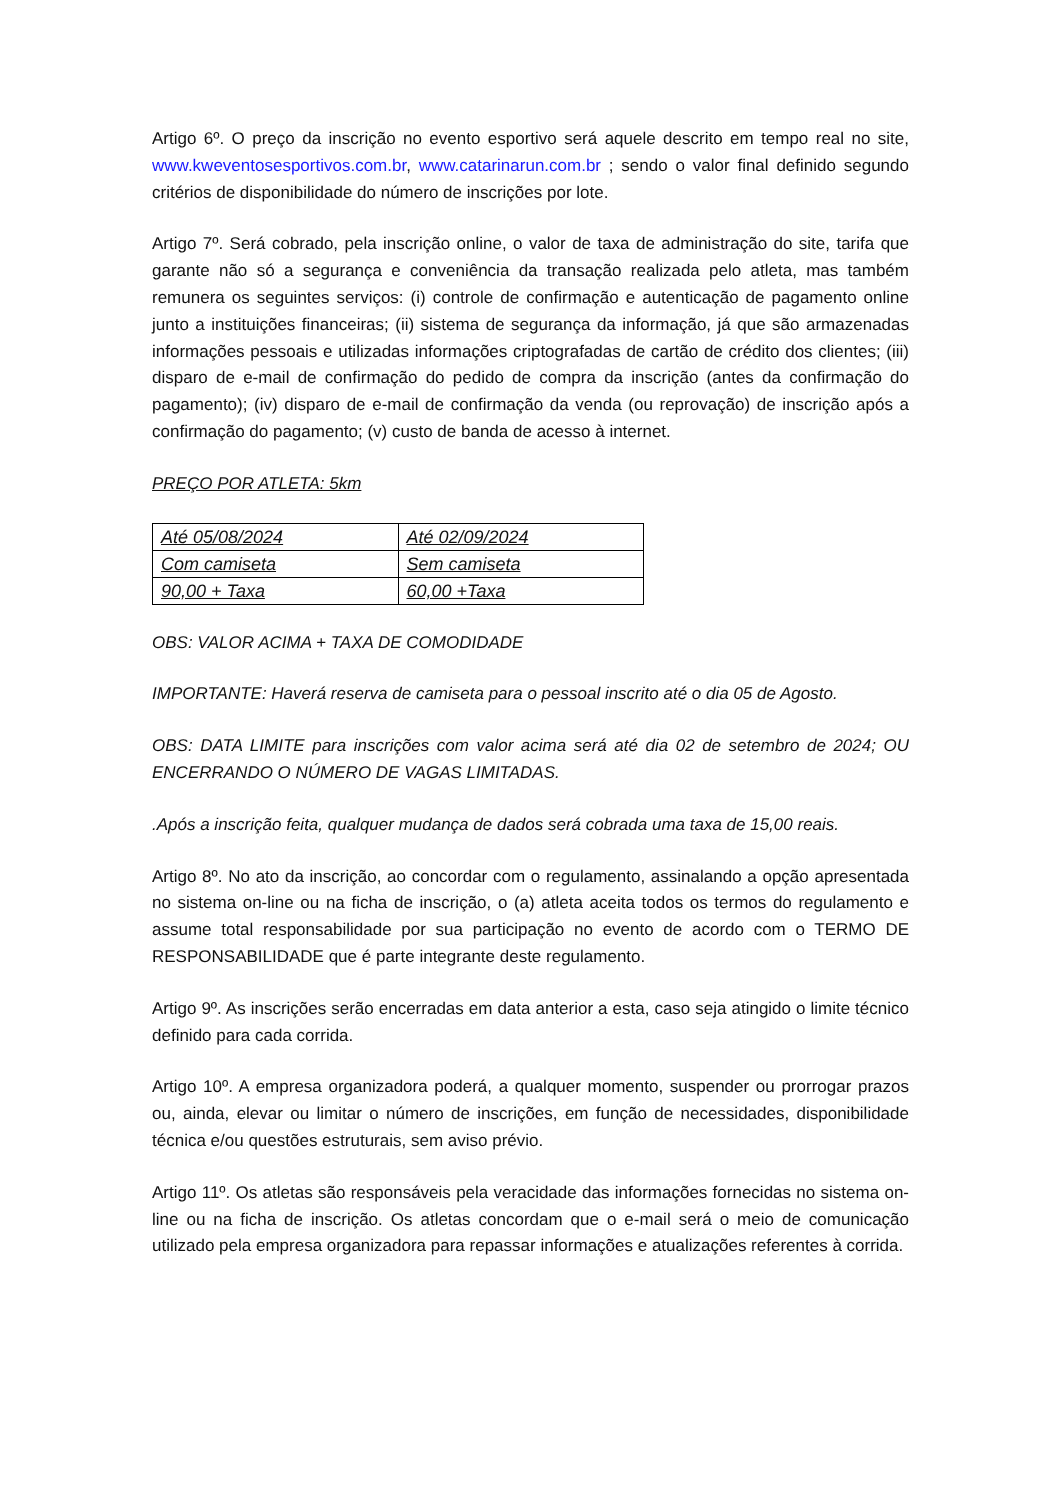Artigo 6º. O preço da inscrição no evento esportivo será aquele descrito em tempo real no site, www.kweventosesportivos.com.br, www.catarinarun.com.br ; sendo o valor final definido segundo critérios de disponibilidade do número de inscrições por lote.
Artigo 7º. Será cobrado, pela inscrição online, o valor de taxa de administração do site, tarifa que garante não só a segurança e conveniência da transação realizada pelo atleta, mas também remunera os seguintes serviços: (i) controle de confirmação e autenticação de pagamento online junto a instituições financeiras; (ii) sistema de segurança da informação, já que são armazenadas informações pessoais e utilizadas informações criptografadas de cartão de crédito dos clientes; (iii) disparo de e-mail de confirmação do pedido de compra da inscrição (antes da confirmação do pagamento); (iv) disparo de e-mail de confirmação da venda (ou reprovação) de inscrição após a confirmação do pagamento; (v) custo de banda de acesso à internet.
PREÇO POR ATLETA: 5km
| Até 05/08/2024 | Até 02/09/2024 |
| Com camiseta | Sem camiseta |
| 90,00 + Taxa | 60,00 +Taxa |
OBS: VALOR ACIMA + TAXA DE COMODIDADE
IMPORTANTE: Haverá reserva de camiseta para o pessoal inscrito até o dia 05 de Agosto.
OBS: DATA LIMITE para inscrições com valor acima será até dia 02 de setembro de 2024; OU ENCERRANDO O NÚMERO DE VAGAS LIMITADAS.
.Após a inscrição feita, qualquer mudança de dados será cobrada uma taxa de 15,00 reais.
Artigo 8º. No ato da inscrição, ao concordar com o regulamento, assinalando a opção apresentada no sistema on-line ou na ficha de inscrição, o (a) atleta aceita todos os termos do regulamento e assume total responsabilidade por sua participação no evento de acordo com o TERMO DE RESPONSABILIDADE que é parte integrante deste regulamento.
Artigo 9º. As inscrições serão encerradas em data anterior a esta, caso seja atingido o limite técnico definido para cada corrida.
Artigo 10º. A empresa organizadora poderá, a qualquer momento, suspender ou prorrogar prazos ou, ainda, elevar ou limitar o número de inscrições, em função de necessidades, disponibilidade técnica e/ou questões estruturais, sem aviso prévio.
Artigo 11º. Os atletas são responsáveis pela veracidade das informações fornecidas no sistema on-line ou na ficha de inscrição. Os atletas concordam que o e-mail será o meio de comunicação utilizado pela empresa organizadora para repassar informações e atualizações referentes à corrida.